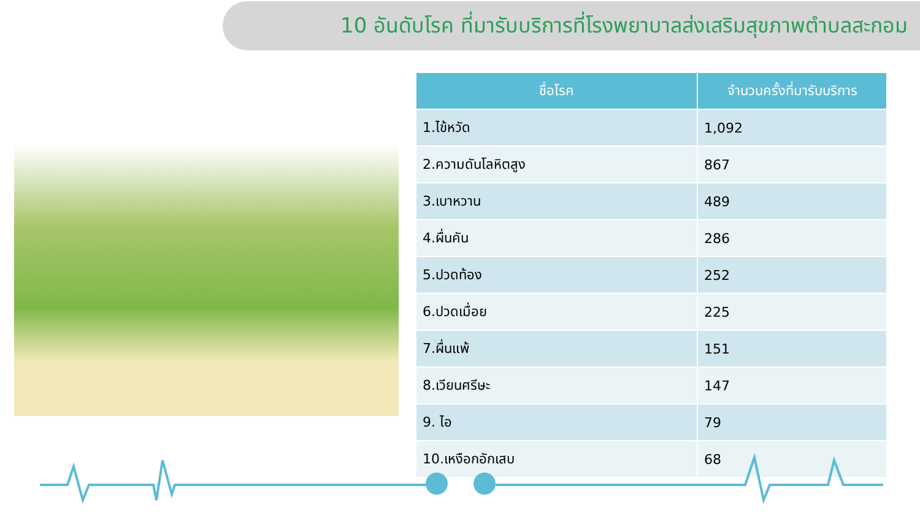10 อันดับโรค ที่มารับบริการที่โรงพยาบาลส่งเสริมสุขภาพตำบลสะกอม
| ชื่อโรค | จำนวนครั้งที่มารับบริการ |
| --- | --- |
| 1.ไข้หวัด | 1,092 |
| 2.ความดันโลหิตสูง | 867 |
| 3.เบาหวาน | 489 |
| 4.ผื่นคัน | 286 |
| 5.ปวดท้อง | 252 |
| 6.ปวดเมื่อย | 225 |
| 7.ผื่นแพ้ | 151 |
| 8.เวียนศรีษะ | 147 |
| 9. ไอ | 79 |
| 10.เหงือกอักเสบ | 68 |